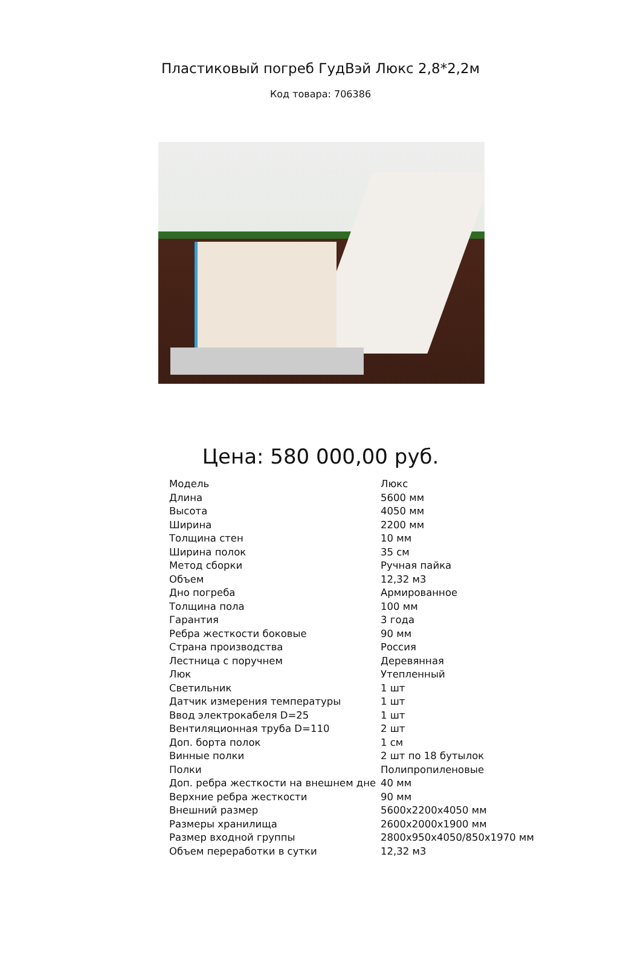Пластиковый погреб ГудВэй Люкс 2,8*2,2м
Код товара: 706386
Цена: 580 000,00 руб.
| Модель | Люкс |
| Длина | 5600 мм |
| Высота | 4050 мм |
| Ширина | 2200 мм |
| Толщина стен | 10 мм |
| Ширина полок | 35 см |
| Метод сборки | Ручная пайка |
| Объем | 12,32 м3 |
| Дно погреба | Армированное |
| Толщина пола | 100 мм |
| Гарантия | 3 года |
| Ребра жесткости боковые | 90 мм |
| Страна производства | Россия |
| Лестница с поручнем | Деревянная |
| Люк | Утепленный |
| Светильник | 1 шт |
| Датчик измерения температуры | 1 шт |
| Ввод электрокабеля D=25 | 1 шт |
| Вентиляционная труба D=110 | 2 шт |
| Доп. борта полок | 1 см |
| Винные полки | 2 шт по 18 бутылок |
| Полки | Полипропиленовые |
| Доп. ребра жесткости на внешнем дне | 40 мм |
| Верхние ребра жесткости | 90 мм |
| Внешний размер | 5600х2200х4050 мм |
| Размеры хранилища | 2600х2000х1900 мм |
| Размер входной группы | 2800х950х4050/850х1970 мм |
| Объем переработки в сутки | 12,32 м3 |